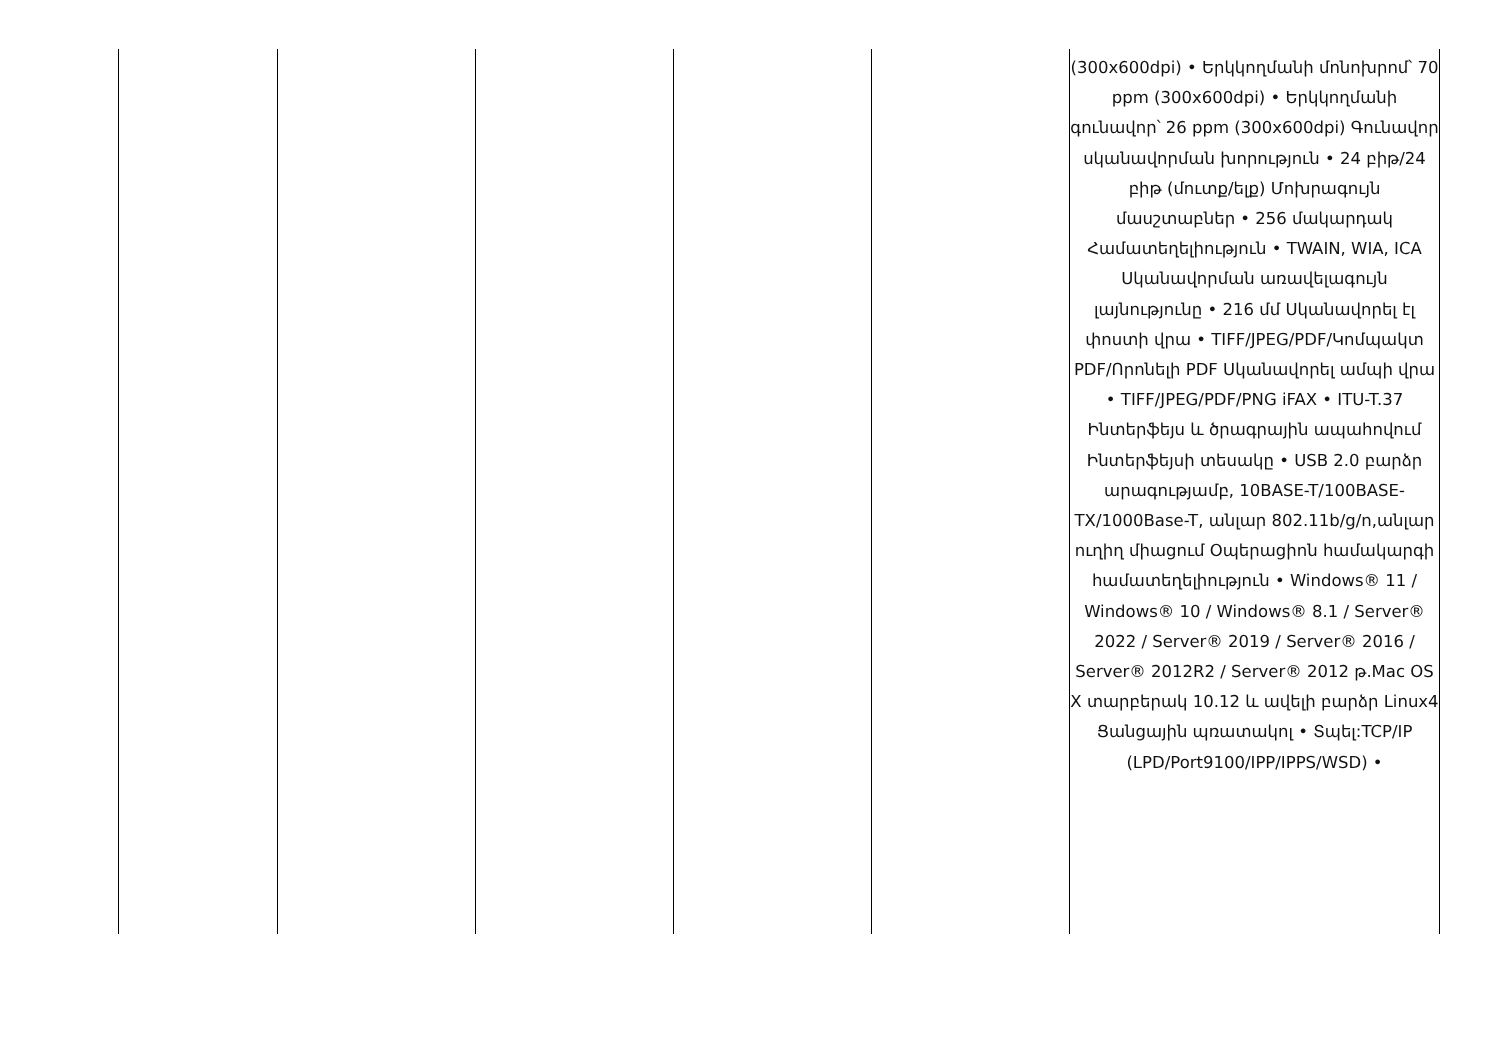| | | | | | (300x600dpi) • Երկկողմանի մոնոխրոմ՝ 70 ppm (300x600dpi) • Երկկողմանի գունավոր՝ 26 ppm (300x600dpi) Գունավոր սկանավորման խորություն • 24 բիթ/24 բիթ (մուտք/ելք) Մոխրագույն մասշտաբներ • 256 մակարդակ Համատեղելիություն • TWAIN, WIA, ICA Սկանավորման առավելագույն լայնությունը • 216 մմ Սկանավորել էլ փոստի վրա • TIFF/JPEG/PDF/Կոմպակտ PDF/Որոնելի PDF Սկանավորել ամպի վրա • TIFF/JPEG/PDF/PNG iFAX • ITU-T.37 Ինտերֆեյս և ծրագրային ապահովում Ինտերֆեյսի տեսակը • USB 2.0 բարձր արագությամբ, 10BASE-T/100BASE-TX/1000Base-T, անլար 802.11b/g/n,անլար ուղիղ միացում Օպերացիոն համակարգի համատեղելիություն • Windows® 11 / Windows® 10 / Windows® 8.1 / Server® 2022 / Server® 2019 / Server® 2016 / Server® 2012R2 / Server® 2012 թ.Mac OS X տարբերակ 10.12 և ավելի բարձր Linux4 Ցանցային պռատակոլ • Տպել:TCP/IP (LPD/Port9100/IPP/IPPS/WSD) • |